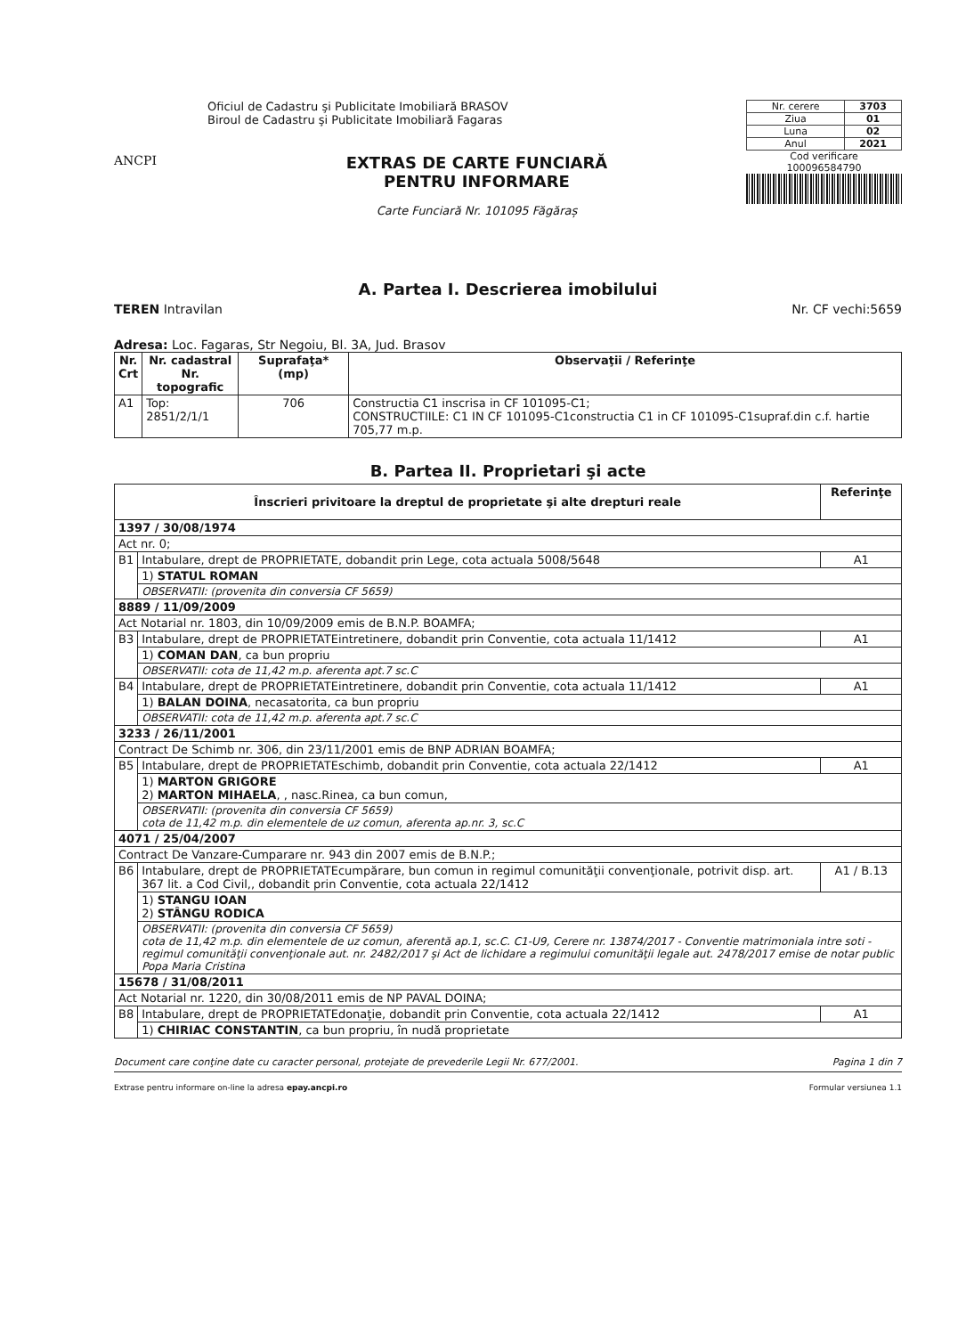ANCPI
Oficiul de Cadastru şi Publicitate Imobiliară BRASOV
Biroul de Cadastru şi Publicitate Imobiliară Fagaras
EXTRAS DE CARTE FUNCIARĂ
PENTRU INFORMARE
Carte Funciară Nr. 101095 Făgăraș
| Nr. cerere | 3703 |
| Ziua | 01 |
| Luna | 02 |
| Anul | 2021 |
Cod verificare
100096584790
A. Partea I. Descrierea imobilului
TEREN Intravilan Nr. CF vechi:5659
Adresa: Loc. Fagaras, Str Negoiu, Bl. 3A, Jud. Brasov
| Nr. Crt | Nr. cadastral Nr. topografic | Suprafaţa* (mp) | Observaţii / Referinţe |
| --- | --- | --- | --- |
| A1 | Top: 2851/2/1/1 | 706 | Constructia C1 inscrisa in CF 101095-C1; CONSTRUCTIILE: C1 IN CF 101095-C1constructia C1 in CF 101095-C1supraf.din c.f. hartie 705,77 m.p. |
B. Partea II. Proprietari şi acte
| Înscrieri privitoare la dreptul de proprietate şi alte drepturi reale | | Referinţe |
| --- | --- | --- |
| 1397 / 30/08/1974 | | |
| Act nr. 0; | | |
| B1 | Intabulare, drept de PROPRIETATE, dobandit prin Lege, cota actuala 5008/5648 | A1 |
| | 1) STATUL ROMAN | |
| | OBSERVATII: (provenita din conversia CF 5659) | |
| 8889 / 11/09/2009 | | |
| Act Notarial nr. 1803, din 10/09/2009 emis de B.N.P. BOAMFA; | | |
| B3 | Intabulare, drept de PROPRIETATEintretinere, dobandit prin Conventie, cota actuala 11/1412 | A1 |
| | 1) COMAN DAN , ca bun propriu | |
| | OBSERVATII: cota de 11,42 m.p. aferenta apt.7 sc.C | |
| B4 | Intabulare, drept de PROPRIETATEintretinere, dobandit prin Conventie, cota actuala 11/1412 | A1 |
| | 1) BALAN DOINA , necasatorita, ca bun propriu | |
| | OBSERVATII: cota de 11,42 m.p. aferenta apt.7 sc.C | |
| 3233 / 26/11/2001 | | |
| Contract De Schimb nr. 306, din 23/11/2001 emis de BNP ADRIAN BOAMFA; | | |
| B5 | Intabulare, drept de PROPRIETATEschimb, dobandit prin Conventie, cota actuala 22/1412 | A1 |
| | 1) MARTON GRIGORE 2) MARTON MIHAELA , , nasc.Rinea, ca bun comun, | |
| | OBSERVATII: (provenita din conversia CF 5659) cota de 11,42 m.p. din elementele de uz comun, aferenta ap.nr. 3, sc.C | |
| 4071 / 25/04/2007 | | |
| Contract De Vanzare-Cumparare nr. 943 din 2007 emis de B.N.P.; | | |
| B6 | Intabulare, drept de PROPRIETATEcumpărare, bun comun in regimul comunităţii convenţionale, potrivit disp. art. 367 lit. a Cod Civil,, dobandit prin Conventie, cota actuala 22/1412 | A1 / B.13 |
| | 1) STANGU IOAN 2) STÂNGU RODICA | |
| | OBSERVATII: (provenita din conversia CF 5659) cota de 11,42 m.p. din elementele de uz comun, aferentă ap.1, sc.C. C1-U9, Cerere nr. 13874/2017 - Conventie matrimoniala intre soti - regimul comunităţii convenţionale aut. nr. 2482/2017 și Act de lichidare a regimului comunităţii legale aut. 2478/2017 emise de notar public Popa Maria Cristina | |
| 15678 / 31/08/2011 | | |
| Act Notarial nr. 1220, din 30/08/2011 emis de NP PAVAL DOINA; | | |
| B8 | Intabulare, drept de PROPRIETATEdonaţie, dobandit prin Conventie, cota actuala 22/1412 | A1 |
| | 1) CHIRIAC CONSTANTIN , ca bun propriu, în nudă proprietate | |
Document care conţine date cu caracter personal, protejate de prevederile Legii Nr. 677/2001. Pagina 1 din 7
Extrase pentru informare on-line la adresa epay.ancpi.ro Formular versiunea 1.1